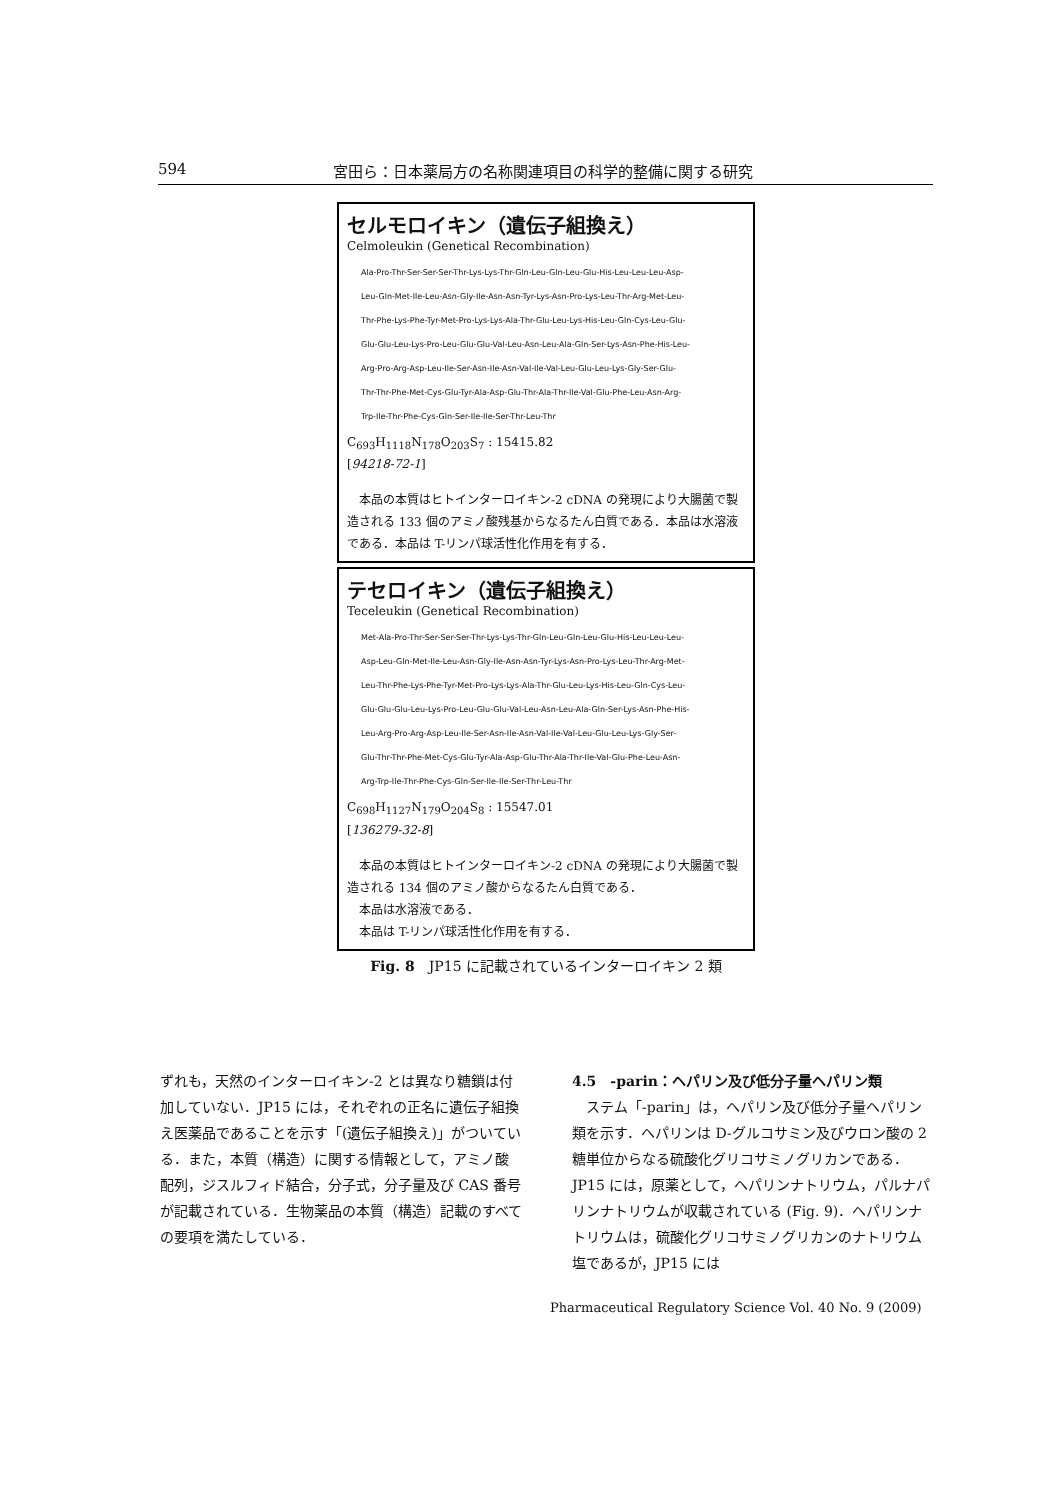594 宮田ら：日本薬局方の名称関連項目の科学的整備に関する研究
セルモロイキン（遺伝子組換え）
Celmoleukin (Genetical Recombination)
Ala-Pro-Thr-Ser-Ser-Ser-Thr-Lys-Lys-Thr-Gln-Leu-Gln-Leu-Glu-His-Leu-Leu-Leu-Asp-
Leu-Gln-Met-Ile-Leu-Asn-Gly-Ile-Asn-Asn-Tyr-Lys-Asn-Pro-Lys-Leu-Thr-Arg-Met-Leu-
Thr-Phe-Lys-Phe-Tyr-Met-Pro-Lys-Lys-Ala-Thr-Glu-Leu-Lys-His-Leu-Gln-Cys-Leu-Glu-
Glu-Glu-Leu-Lys-Pro-Leu-Glu-Glu-Val-Leu-Asn-Leu-Ala-Gln-Ser-Lys-Asn-Phe-His-Leu-
Arg-Pro-Arg-Asp-Leu-Ile-Ser-Asn-Ile-Asn-Val-Ile-Val-Leu-Glu-Leu-Lys-Gly-Ser-Glu-
Thr-Thr-Phe-Met-Cys-Glu-Tyr-Ala-Asp-Glu-Thr-Ala-Thr-Ile-Val-Glu-Phe-Leu-Asn-Arg-
Trp-Ile-Thr-Phe-Cys-Gln-Ser-Ile-Ile-Ser-Thr-Leu-Thr
C<sub>693</sub>H<sub>1118</sub>N<sub>178</sub>O<sub>203</sub>S<sub>7</sub> : 15415.82
[94218-72-1]
　本品の本質はヒトインターロイキン-2 cDNA の発現により大腸菌で製造される 133 個のアミノ酸残基からなるたん白質である．本品は水溶液である．本品は T-リンパ球活性化作用を有する．
テセロイキン（遺伝子組換え）
Teceleukin (Genetical Recombination)
Met-Ala-Pro-Thr-Ser-Ser-Ser-Thr-Lys-Lys-Thr-Gln-Leu-Gln-Leu-Glu-His-Leu-Leu-Leu-
Asp-Leu-Gln-Met-Ile-Leu-Asn-Gly-Ile-Asn-Asn-Tyr-Lys-Asn-Pro-Lys-Leu-Thr-Arg-Met-
Leu-Thr-Phe-Lys-Phe-Tyr-Met-Pro-Lys-Lys-Ala-Thr-Glu-Leu-Lys-His-Leu-Gln-Cys-Leu-
Glu-Glu-Glu-Leu-Lys-Pro-Leu-Glu-Glu-Val-Leu-Asn-Leu-Ala-Gln-Ser-Lys-Asn-Phe-His-
Leu-Arg-Pro-Arg-Asp-Leu-Ile-Ser-Asn-Ile-Asn-Val-Ile-Val-Leu-Glu-Leu-Lys-Gly-Ser-
Glu-Thr-Thr-Phe-Met-Cys-Glu-Tyr-Ala-Asp-Glu-Thr-Ala-Thr-Ile-Val-Glu-Phe-Leu-Asn-
Arg-Trp-Ile-Thr-Phe-Cys-Gln-Ser-Ile-Ile-Ser-Thr-Leu-Thr
C<sub>698</sub>H<sub>1127</sub>N<sub>179</sub>O<sub>204</sub>S<sub>8</sub> : 15547.01
[136279-32-8]
　本品の本質はヒトインターロイキン-2 cDNA の発現により大腸菌で製造される 134 個のアミノ酸からなるたん白質である．
　本品は水溶液である．
　本品は T-リンパ球活性化作用を有する．
Fig. 8　JP15 に記載されているインターロイキン 2 類
ずれも，天然のインターロイキン-2 とは異なり糖鎖は付加していない．JP15 には，それぞれの正名に遺伝子組換え医薬品であることを示す「(遺伝子組換え)」がついている．また，本質（構造）に関する情報として，アミノ酸配列，ジスルフィド結合，分子式，分子量及び CAS 番号が記載されている．生物薬品の本質（構造）記載のすべての要項を満たしている．
4.5　-parin：ヘパリン及び低分子量ヘパリン類
　ステム「-parin」は，ヘパリン及び低分子量ヘパリン類を示す．ヘパリンは D-グルコサミン及びウロン酸の 2 糖単位からなる硫酸化グリコサミノグリカンである．JP15 には，原薬として，ヘパリンナトリウム，パルナパリンナトリウムが収載されている (Fig. 9)．ヘパリンナトリウムは，硫酸化グリコサミノグリカンのナトリウム塩であるが，JP15 には
Pharmaceutical Regulatory Science Vol. 40 No. 9 (2009)